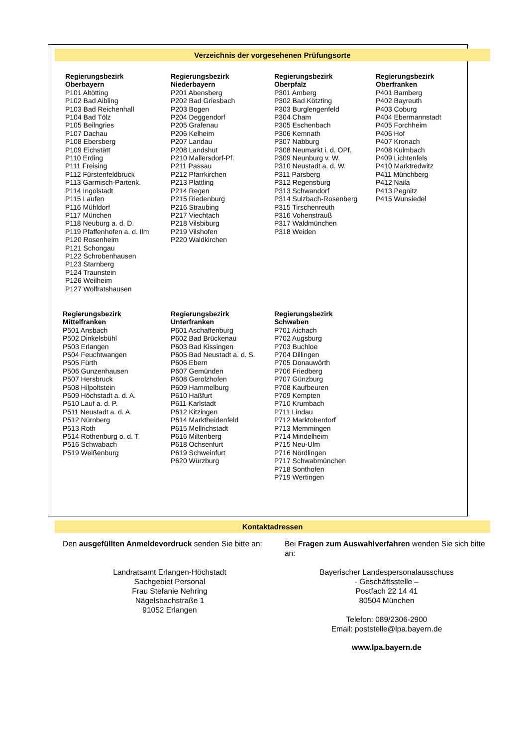Verzeichnis der vorgesehenen Prüfungsorte
Regierungsbezirk
Oberbayern
P101 Altötting
P102 Bad Aibling
P103 Bad Reichenhall
P104 Bad Tölz
P105 Beilngries
P107 Dachau
P108 Ebersberg
P109 Eichstätt
P110 Erding
P111 Freising
P112 Fürstenfeldbruck
P113 Garmisch-Partenk.
P114 Ingolstadt
P115 Laufen
P116 Mühldorf
P117 München
P118 Neuburg a. d. D.
P119 Pfaffenhofen a. d. Ilm
P120 Rosenheim
P121 Schongau
P122 Schrobenhausen
P123 Starnberg
P124 Traunstein
P126 Weilheim
P127 Wolfratshausen
Regierungsbezirk
Niederbayern
P201 Abensberg
P202 Bad Griesbach
P203 Bogen
P204 Deggendorf
P205 Grafenau
P206 Kelheim
P207 Landau
P208 Landshut
P210 Mallersdorf-Pf.
P211 Passau
P212 Pfarrkirchen
P213 Plattling
P214 Regen
P215 Riedenburg
P216 Straubing
P217 Viechtach
P218 Vilsbiburg
P219 Vilshofen
P220 Waldkirchen
Regierungsbezirk
Oberpfalz
P301 Amberg
P302 Bad Kötzting
P303 Burglengenfeld
P304 Cham
P305 Eschenbach
P306 Kemnath
P307 Nabburg
P308 Neumarkt i. d. OPf.
P309 Neunburg v. W.
P310 Neustadt a. d. W.
P311 Parsberg
P312 Regensburg
P313 Schwandorf
P314 Sulzbach-Rosenberg
P315 Tirschenreuth
P316 Vohenstrauß
P317 Waldmünchen
P318 Weiden
Regierungsbezirk
Oberfranken
P401 Bamberg
P402 Bayreuth
P403 Coburg
P404 Ebermannstadt
P405 Forchheim
P406 Hof
P407 Kronach
P408 Kulmbach
P409 Lichtenfels
P410 Marktredwitz
P411 Münchberg
P412 Naila
P413 Pegnitz
P415 Wunsiedel
Regierungsbezirk
Mittelfranken
P501 Ansbach
P502 Dinkelsbühl
P503 Erlangen
P504 Feuchtwangen
P505 Fürth
P506 Gunzenhausen
P507 Hersbruck
P508 Hilpoltstein
P509 Höchstadt a. d. A.
P510 Lauf a. d. P.
P511 Neustadt a. d. A.
P512 Nürnberg
P513 Roth
P514 Rothenburg o. d. T.
P516 Schwabach
P519 Weißenburg
Regierungsbezirk
Unterfranken
P601 Aschaffenburg
P602 Bad Brückenau
P603 Bad Kissingen
P605 Bad Neustadt a. d. S.
P606 Ebern
P607 Gemünden
P608 Gerolzhofen
P609 Hammelburg
P610 Haßfurt
P611 Karlstadt
P612 Kitzingen
P614 Marktheidenfeld
P615 Mellrichstadt
P616 Miltenberg
P618 Ochsenfurt
P619 Schweinfurt
P620 Würzburg
Regierungsbezirk
Schwaben
P701 Aichach
P702 Augsburg
P703 Buchloe
P704 Dillingen
P705 Donauwörth
P706 Friedberg
P707 Günzburg
P708 Kaufbeuren
P709 Kempten
P710 Krumbach
P711 Lindau
P712 Marktoberdorf
P713 Memmingen
P714 Mindelheim
P715 Neu-Ulm
P716 Nördlingen
P717 Schwabmünchen
P718 Sonthofen
P719 Wertingen
Kontaktadressen
Den ausgefüllten Anmeldevordruck senden Sie bitte an:
Landratsamt Erlangen-Höchstadt
Sachgebiet Personal
Frau Stefanie Nehring
Nägelsbachstraße 1
91052 Erlangen
Bei Fragen zum Auswahlverfahren wenden Sie sich bitte an:
Bayerischer Landespersonalausschuss
- Geschäftsstelle –
Postfach 22 14 41
80504 München
Telefon: 089/2306-2900
Email: poststelle@lpa.bayern.de
www.lpa.bayern.de